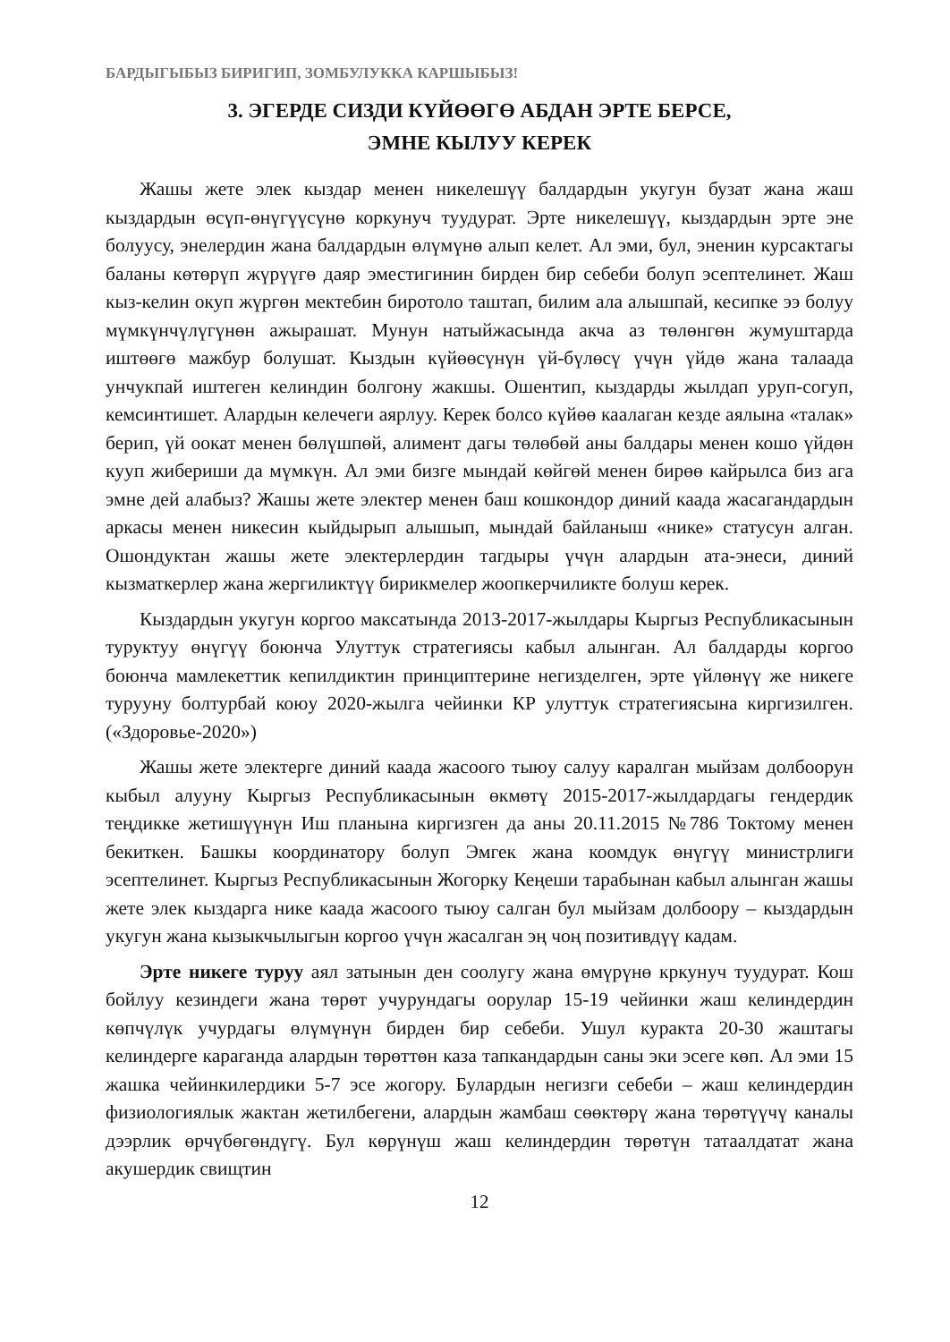БАРДЫГЫБЫЗ БИРИГИП, ЗОМБУЛУККА КАРШЫБЫЗ!
3. ЭГЕРДЕ СИЗДИ КҮЙӨӨГӨ АБДАН ЭРТЕ БЕРСЕ,
ЭМНЕ КЫЛУУ КЕРЕК
Жашы жете элек кыздар менен никелешүү балдардын укугун бузат жана жаш кыздардын өсүп-өнүгүүсүнө коркунуч туудурат. Эрте никелешүү, кыздардын эрте эне болуусу, энелердин жана балдардын өлүмүнө алып келет. Ал эми, бул, эненин курсактагы баланы көтөрүп жүрүүгө даяр эместигинин бирден бир себеби болуп эсептелинет. Жаш кыз-келин окуп жүргөн мектебин биротоло таштап, билим ала алышпай, кесипке ээ болуу мүмкүнчүлүгүнөн ажырашат. Мунун натыйжасында акча аз төлөнгөн жумуштарда иштөөгө мажбур болушат. Кыздын күйөөсүнүн үй-бүлөсү үчүн үйдө жана талаада унчукпай иштеген келиндин болгону жакшы. Ошентип, кыздарды жылдап уруп-согуп, кемсинтишет. Алардын келечеги аярлуу. Керек болсо күйөө каалаган кезде аялына «талак» берип, үй оокат менен бөлүшпөй, алимент дагы төлөбөй аны балдары менен кошо үйдөн кууп жибериши да мүмкүн. Ал эми бизге мындай көйгөй менен бирөө кайрылса биз ага эмне дей алабыз? Жашы жете электер менен баш кошкондор диний каада жасагандардын аркасы менен никесин кыйдырып алышып, мындай байланыш «нике» статусун алган. Ошондуктан жашы жете электерлердин тагдыры үчүн алардын ата-энеси, диний кызматкерлер жана жергиликтүү бирикмелер жоопкерчиликте болуш керек.
Кыздардын укугун коргоо максатында 2013-2017-жылдары Кыргыз Республикасынын туруктуу өнүгүү боюнча Улуттук стратегиясы кабыл алынган. Ал балдарды коргоо боюнча мамлекеттик кепилдиктин принциптерине негизделген, эрте үйлөнүү же никеге турууну болтурбай коюу 2020-жылга чейинки КР улуттук стратегиясына киргизилген. («Здоровье-2020»)
Жашы жете электерге диний каада жасоого тыюу салуу каралган мыйзам долбоорун кыбыл алууну Кыргыз Республикасынын өкмөтү 2015-2017-жылдардагы гендердик теңдикке жетишүүнүн Иш планына киргизген да аны 20.11.2015 №786 Токтому менен бекиткен. Башкы координатору болуп Эмгек жана коомдук өнүгүү министрлиги эсептелинет. Кыргыз Республикасынын Жогорку Кеңеши тарабынан кабыл алынган жашы жете элек кыздарга нике каада жасоого тыюу салган бул мыйзам долбоору – кыздардын укугун жана кызыкчылыгын коргоо үчүн жасалган эң чоң позитивдүү кадам.
Эрте никеге туруу аял затынын ден соолугу жана өмүрүнө кркунуч туудурат. Кош бойлуу кезиндеги жана төрөт учурундагы оорулар 15-19 чейинки жаш келиндердин көпчүлүк учурдагы өлүмүнүн бирден бир себеби. Ушул куракта 20-30 жаштагы келиндерге караганда алардын төрөттөн каза тапкандардын саны эки эсеге көп. Ал эми 15 жашка чейинкилердики 5-7 эсе жогору. Булардын негизги себеби – жаш келиндердин физиологиялык жактан жетилбегени, алардын жамбаш сөөктөрү жана төрөтүүчү каналы дээрлик өрчүбөгөндүгү. Бул көрүнүш жаш келиндердин төрөтүн татаалдатат жана акушердик свищтин
12